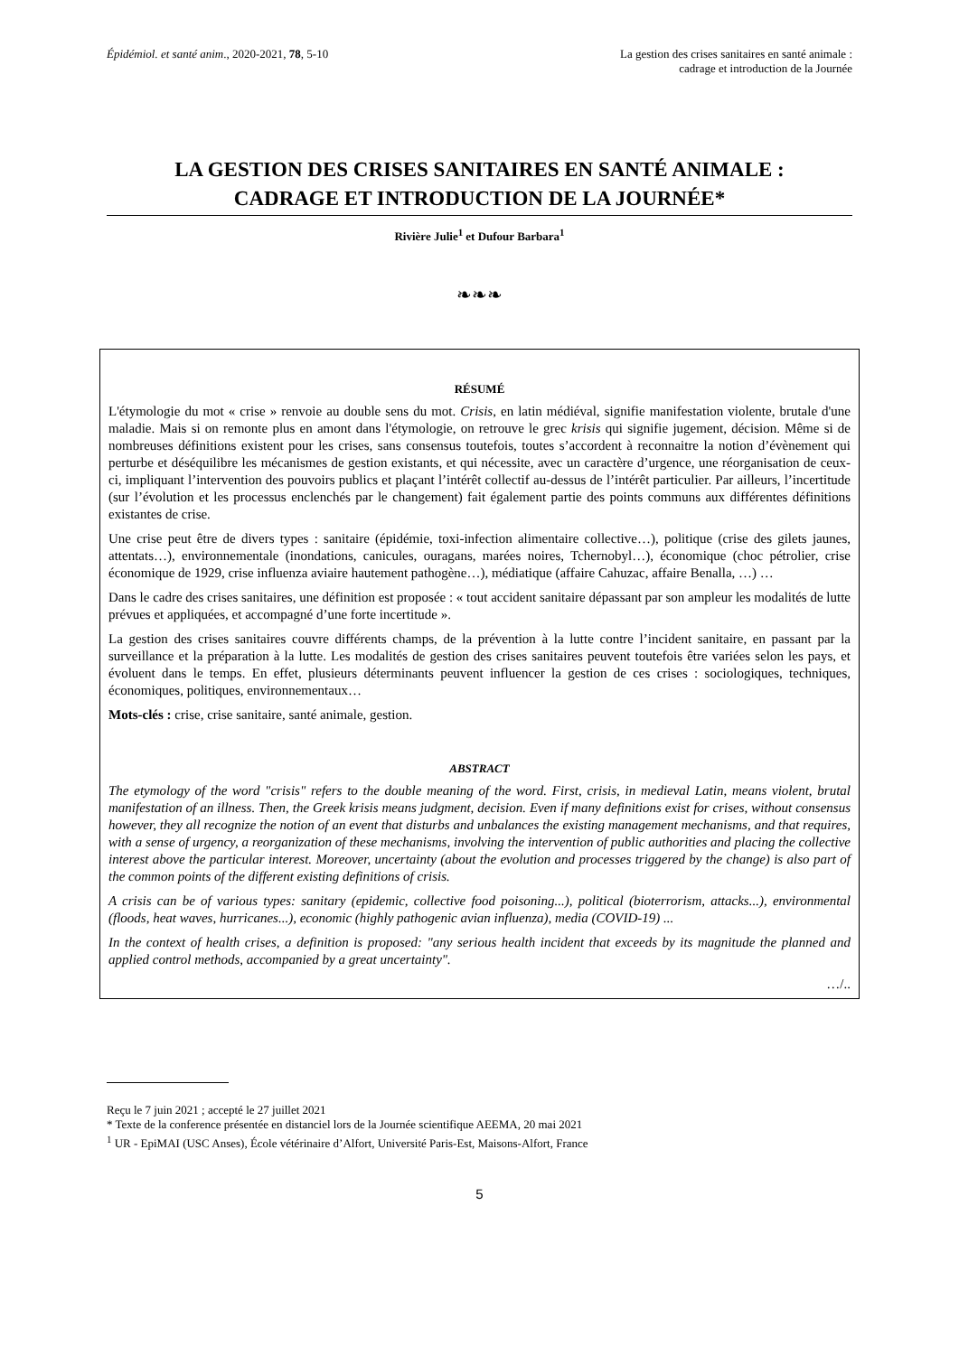Épidémiol. et santé anim., 2020-2021, 78, 5-10
La gestion des crises sanitaires en santé animale :
cadrage et introduction de la Journée
LA GESTION DES CRISES SANITAIRES EN SANTÉ ANIMALE :
CADRAGE ET INTRODUCTION DE LA JOURNÉE*
Rivière Julie<sup>1</sup> et Dufour Barbara<sup>1</sup>
❧❧❧
RÉSUMÉ
L'étymologie du mot « crise » renvoie au double sens du mot. Crisis, en latin médiéval, signifie manifestation violente, brutale d'une maladie. Mais si on remonte plus en amont dans l'étymologie, on retrouve le grec krisis qui signifie jugement, décision. Même si de nombreuses définitions existent pour les crises, sans consensus toutefois, toutes s’accordent à reconnaitre la notion d’évènement qui perturbe et déséquilibre les mécanismes de gestion existants, et qui nécessite, avec un caractère d’urgence, une réorganisation de ceux-ci, impliquant l’intervention des pouvoirs publics et plaçant l’intérêt collectif au-dessus de l’intérêt particulier. Par ailleurs, l’incertitude (sur l’évolution et les processus enclenchés par le changement) fait également partie des points communs aux différentes définitions existantes de crise.
Une crise peut être de divers types : sanitaire (épidémie, toxi-infection alimentaire collective…), politique (crise des gilets jaunes, attentats…), environnementale (inondations, canicules, ouragans, marées noires, Tchernobyl…), économique (choc pétrolier, crise économique de 1929, crise influenza aviaire hautement pathogène…), médiatique (affaire Cahuzac, affaire Benalla, …) …
Dans le cadre des crises sanitaires, une définition est proposée : « tout accident sanitaire dépassant par son ampleur les modalités de lutte prévues et appliquées, et accompagné d’une forte incertitude ».
La gestion des crises sanitaires couvre différents champs, de la prévention à la lutte contre l’incident sanitaire, en passant par la surveillance et la préparation à la lutte. Les modalités de gestion des crises sanitaires peuvent toutefois être variées selon les pays, et évoluent dans le temps. En effet, plusieurs déterminants peuvent influencer la gestion de ces crises : sociologiques, techniques, économiques, politiques, environnementaux…
Mots-clés : crise, crise sanitaire, santé animale, gestion.
ABSTRACT
The etymology of the word "crisis" refers to the double meaning of the word. First, crisis, in medieval Latin, means violent, brutal manifestation of an illness. Then, the Greek krisis means judgment, decision. Even if many definitions exist for crises, without consensus however, they all recognize the notion of an event that disturbs and unbalances the existing management mechanisms, and that requires, with a sense of urgency, a reorganization of these mechanisms, involving the intervention of public authorities and placing the collective interest above the particular interest. Moreover, uncertainty (about the evolution and processes triggered by the change) is also part of the common points of the different existing definitions of crisis.
A crisis can be of various types: sanitary (epidemic, collective food poisoning...), political (bioterrorism, attacks...), environmental (floods, heat waves, hurricanes...), economic (highly pathogenic avian influenza), media (COVID-19) ...
In the context of health crises, a definition is proposed: "any serious health incident that exceeds by its magnitude the planned and applied control methods, accompanied by a great uncertainty".
…/..
Reçu le 7 juin 2021 ; accepté le 27 juillet 2021
* Texte de la conference présentée en distanciel lors de la Journée scientifique AEEMA, 20 mai 2021
<sup>1</sup> UR - EpiMAI (USC Anses), École vétérinaire d’Alfort, Université Paris-Est, Maisons-Alfort, France
5